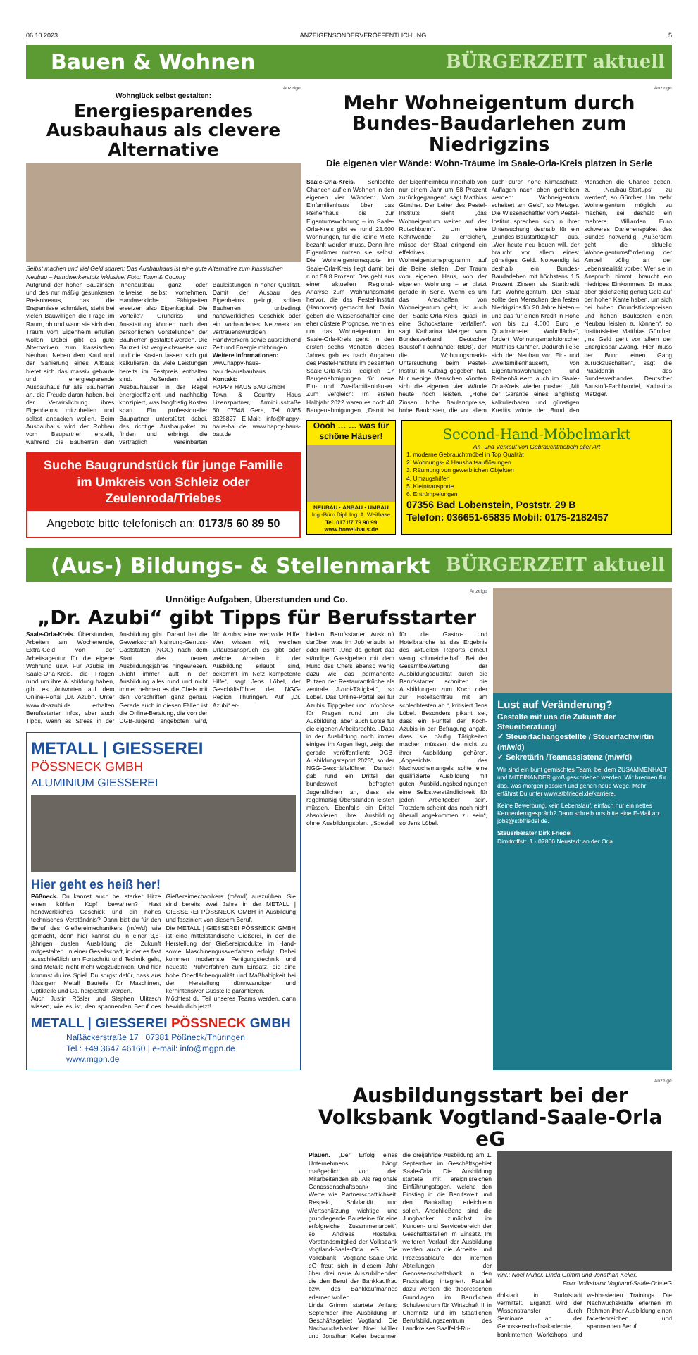06.10.2023 ANZEIGENSONDERVERÖFFENTLICHUNG 5
Bauen & Wohnen
BÜRGERZEIT aktuell
Anzeige
Wohnglück selbst gestalten:
Energiesparendes Ausbauhaus als clevere Alternative
Selbst machen und viel Geld sparen: Das Ausbauhaus ist eine gute Alternative zum klassischen Neubau – Handwerkerstolz inklusive! Foto: Town & Country
Aufgrund der hohen Bauzinsen und des nur mäßig gesunkenen Preisniveaus, das die Ersparnisse schmälert, steht bei vielen Bauwilligen die Frage im Raum, ob und wann sie sich den Traum vom Eigenheim erfüllen wollen. Dabei gibt es gute Alternativen zum klassischen Neubau. Neben dem Kauf und der Sanierung eines Altbaus bietet sich das massiv gebaute und energiesparende Ausbauhaus für alle Bauherren an, die Freude daran haben, bei der Verwirklichung ihres Eigenheims mitzuhelfen und selbst anpacken wollen. Beim Ausbauhaus wird der Rohbau vom Baupartner erstellt, während die Bauherren den Innenausbau ganz oder teilweise selbst vornehmen. Handwerkliche Fähigkeiten ersetzen also Eigenkapital. Die Vorteile? Grundriss und Ausstattung können nach den persönlichen Vorstellungen der Bauherren gestaltet werden. Die Bauzeit ist vergleichsweise kurz und die Kosten lassen sich gut kalkulieren, da viele Leistungen bereits im Festpreis enthalten sind. Außerdem sind Ausbauhäuser in der Regel energieeffizient und nachhaltig konzipiert, was langfristig Kosten spart. Ein professioneller Baupartner unterstützt dabei, das richtige Ausbaupaket zu finden und erbringt die vertraglich vereinbarten Bauleistungen in hoher Qualität. Damit der Ausbau des Eigenheims gelingt, sollten Bauherren unbedingt handwerkliches Geschick oder ein vorhandenes Netzwerk an vertrauenswürdigen Handwerkern sowie ausreichend Zeit und Energie mitbringen.
Weitere Informationen:
www.happy-haus-bau.de/ausbauhaus
Kontakt:
HAPPY HAUS BAU GmbH
Town & Country Haus Lizenzpartner, Arminiusstraße 60, 07548 Gera, Tel. 0365 8326827 E-Mail: info@happy-haus-bau.de, www.happy-haus-bau.de
Suche Baugrundstück für junge Familie
im Umkreis von Schleiz oder Zeulenroda/Triebes
Angebote bitte telefonisch an: 0173/5 60 89 50
Anzeige
Mehr Wohneigentum durch Bundes-Baudarlehen zum Niedrigzins
Die eigenen vier Wände: Wohn-Träume im Saale-Orla-Kreis platzen in Serie
Saale-Orla-Kreis. Schlechte Chancen auf ein Wohnen in den eigenen vier Wänden: Vom Einfamilienhaus über das Reihenhaus bis zur Eigentumswohnung – im Saale-Orla-Kreis gibt es rund 23.600 Wohnungen, für die keine Miete bezahlt werden muss. Denn ihre Eigentümer nutzen sie selbst. Die Wohneigentumsquote im Saale-Orla-Kreis liegt damit bei rund 59,8 Prozent. Das geht aus einer aktuellen Regional-Analyse zum Wohnungsmarkt hervor, die das Pestel-Institut (Hannover) gemacht hat. Darin geben die Wissenschaftler eine eher düstere Prognose, wenn es um das Wohneigentum im Saale-Orla-Kreis geht: In den ersten sechs Monaten dieses Jahres gab es nach Angaben des Pestel-Instituts im gesamten Saale-Orla-Kreis lediglich 17 Baugenehmigungen für neue Ein- und Zweifamilienhäuser. Zum Vergleich: Im ersten Halbjahr 2022 waren es noch 40 Baugenehmigungen. „Damit ist der Eigenheimbau innerhalb von nur einem Jahr um 58 Prozent zurückgegangen“, sagt Matthias Günther. Der Leiter des Pestel-Instituts sieht „das Wohneigentum weiter auf der Rutschbahn“. Um eine Kehrtwende zu erreichen, müsse der Staat dringend ein effektives Wohneigentumsprogramm auf die Beine stellen. „Der Traum vom eigenen Haus, von der eigenen Wohnung – er platzt gerade in Serie. Wenn es um das Anschaffen von Wohneigentum geht, ist auch der Saale-Orla-Kreis quasi in eine Schockstarre verfallen“, sagt Katharina Metzger vom Bundesverband Deutscher Baustoff-Fachhandel (BDB), der die Wohnungsmarkt-Untersuchung beim Pestel-Institut in Auftrag gegeben hat. Nur wenige Menschen könnten sich die eigenen vier Wände heute noch leisten. „Hohe Zinsen, hohe Baulandpreise, hohe Baukosten, die vor allem auch durch hohe Klimaschutz-Auflagen nach oben getrieben werden: Wohneigentum scheitert am Geld“, so Metzger. Die Wissenschaftler vom Pestel-Institut sprechen sich in ihrer Untersuchung deshalb für ein „Bundes-Baustartkapital“ aus. „Wer heute neu bauen will, der braucht vor allem eines: günstiges Geld. Notwendig ist deshalb ein Bundes-Baudarlehen mit höchstens 1,5 Prozent Zinsen als Startkredit fürs Wohneigentum. Der Staat sollte den Menschen den festen Niedrigzins für 20 Jahre bieten – und das für einen Kredit in Höhe von bis zu 4.000 Euro je Quadratmeter Wohnfläche“, fordert Wohnungsmarktforscher Matthias Günther. Dadurch ließe sich der Neubau von Ein- und Zweifamilienhäusern, von Eigentumswohnungen und Reihenhäusern auch im Saale-Orla-Kreis wieder pushen. „Mit der Garantie eines langfristig kalkulierbaren und günstigen Kredits würde der Bund den Menschen die Chance geben, zu ‚Neubau-Startups‘ zu werden“, so Günther. Um mehr Wohneigentum möglich zu machen, sei deshalb ein mehrere Milliarden Euro schweres Darlehenspaket des Bundes notwendig. „Außerdem geht die aktuelle Wohneigentumsförderung der Ampel völlig an der Lebensrealität vorbei: Wer sie in Anspruch nimmt, braucht ein niedriges Einkommen. Er muss aber gleichzeitig genug Geld auf der hohen Kante haben, um sich bei hohen Grundstückspreisen und hohen Baukosten einen Neubau leisten zu können“, so Institutsleiter Matthias Günther. „Ins Geld geht vor allem der Energiespar-Zwang. Hier muss der Bund einen Gang zurückzuschalten“, sagt die Präsidentin des Bundesverbandes Deutscher Baustoff-Fachhandel, Katharina Metzger.
Oooh … … was für schöne Häuser!
NEUBAU · ANBAU · UMBAU
Ing.-Büro Dipl. Ing. A. Weithase
Tel. 0171/7 79 90 99
www.howei-haus.de
Second-Hand-Möbelmarkt
An- und Verkauf von Gebrauchtmöbeln aller Art
1. moderne Gebrauchtmöbel in Top Qualität
2. Wohnungs- & Haushaltsauflösungen
3. Räumung von gewerblichen Objekten
4. Umzugshilfen
5. Kleintransporte
6. Entrümpelungen
07356 Bad Lobenstein, Poststr. 29 B
Telefon: 036651-65835 Mobil: 0175-2182457
(Aus-) Bildungs- & Stellenmarkt
BÜRGERZEIT aktuell
Anzeige
Unnötige Aufgaben, Überstunden und Co.
„Dr. Azubi“ gibt Tipps für Berufsstarter
Saale-Orla-Kreis. Überstunden, Arbeiten am Wochenende, Extra-Geld von der Arbeitsagentur für die eigene Wohnung usw. Für Azubis im Saale-Orla-Kreis, die Fragen rund um ihre Ausbildung haben, gibt es Antworten auf dem Online-Portal „Dr. Azubi“. Unter www.dr-azubi.de erhalten Berufsstarter Infos, aber auch Tipps, wenn es Stress in der Ausbildung gibt. Darauf hat die Gewerkschaft Nahrung-Genuss-Gaststätten (NGG) nach dem Start des neuen Ausbildungsjahres hingewiesen. „Nicht immer läuft in der Ausbildung alles rund und nicht immer nehmen es die Chefs mit den Vorschriften ganz genau. Gerade auch in diesen Fällen ist die Online-Beratung, die von der DGB-Jugend angeboten wird, für Azubis eine wertvolle Hilfe. Wer wissen will, welchen Urlaubsanspruch es gibt oder welche Arbeiten in der Ausbildung erlaubt sind, bekommt im Netz kompetente Hilfe“, sagt Jens Löbel, der Geschäftsführer der NGG-Region Thüringen. Auf „Dr. Azubi“ er-
METALL | GIESSEREI
PÖSSNECK GMBH
ALUMINIUM GIESSEREI
Hier geht es heiß her!
Pößneck. Du kannst auch bei starker Hitze einen kühlen Kopf bewahren? Hast handwerkliches Geschick und ein hohes technisches Verständnis? Dann bist du für den Beruf des Gießereimechanikers (m/w/d) wie gemacht, denn hier kannst du in einer 3,5-jährigen dualen Ausbildung die Zukunft mitgestalten. In einer Gesellschaft, in der es fast ausschließlich um Fortschritt und Technik geht, sind Metalle nicht mehr wegzudenken. Und hier kommst du ins Spiel. Du sorgst dafür, dass aus flüssigem Metall Bauteile für Maschinen, Optikteile und Co. hergestellt werden.
Auch Justin Rösler und Stephen Ulitzsch wissen, wie es ist, den spannenden Beruf des Gießereimechanikers (m/w/d) auszuüben. Sie sind bereits zwei Jahre in der METALL | GIESSEREI PÖSSNECK GMBH in Ausbildung und fasziniert von diesem Beruf.
Die METALL | GIESSEREI PÖSSNECK GMBH ist eine mittelständische Gießerei, in der die Herstellung der Gießereiprodukte im Hand- sowie Maschinengussverfahren erfolgt. Dabei kommen modernste Fertigungstechnik und neueste Prüfverfahren zum Einsatz, die eine hohe Oberflächenqualität und Maßhaltigkeit bei der Herstellung dünnwandiger und kernintensiver Gussteile garantieren.
Möchtest du Teil unseres Teams werden, dann bewirb dich jetzt!
METALL | GIESSEREI PÖSSNECK GMBH
Naßäckerstraße 17 | 07381 Pößneck/Thüringen
Tel.: +49 3647 46160 | e-mail: info@mgpn.de
www.mgpn.de
hielten Berufsstarter Auskunft darüber, was im Job erlaubt ist oder nicht. „Und da gehört das ständige Gassigehen mit dem Hund des Chefs ebenso wenig dazu wie das permanente Putzen der Restaurantküche als zentrale Azubi-Tätigkeit“, so Löbel. Das Online-Portal sei für Azubis Tippgeber und Infobörse für Fragen rund um die Ausbildung, aber auch Lotse für die eigenen Arbeitsrechte. „Dass in der Ausbildung noch immer einiges im Argen liegt, zeigt der gerade veröffentlichte DGB-Ausbildungsreport 2023“, so der NGG-Geschäftsführer. Danach gab rund ein Drittel der bundesweit befragten Jugendlichen an, dass sie regelmäßig Überstunden leisten müssen. Ebenfalls ein Drittel absolvieren ihre Ausbildung ohne Ausbildungsplan. „Speziell für die Gastro- und Hotelbranche ist das Ergebnis des aktuellen Reports erneut wenig schmeichelhaft: Bei der Gesamtbewertung der Ausbildungsqualität durch die Berufsstarter schnitten die Ausbildungen zum Koch oder zur Hotelfachfrau mit am schlechtesten ab.“, kritisiert Jens Löbel. Besonders pikant sei, dass ein Fünftel der Koch-Azubis in der Befragung angab, dass sie häufig Tätigkeiten machen müssen, die nicht zu ihrer Ausbildung gehören. „Angesichts des Nachwuchsmangels sollte eine qualifizierte Ausbildung mit guten Ausbildungsbedingungen eine Selbstverständlichkeit für jeden Arbeitgeber sein. Trotzdem scheint das noch nicht überall angekommen zu sein“, so Jens Löbel.
Lust auf Veränderung?
Gestalte mit uns die Zukunft der Steuerberatung!
✓ Steuerfachangestellte / Steuerfachwirtin (m/w/d)
✓ Sekretärin /Teamassistenz (m/w/d)
Wir sind ein bunt gemischtes Team, bei dem ZUSAMMENHALT und MITEINANDER groß geschrieben werden. Wir brennen für das, was morgen passiert und gehen neue Wege. Mehr erfährst Du unter www.stbfriedel.de/karriere.
Keine Bewerbung, kein Lebenslauf, einfach nur ein nettes Kennenlerngespräch? Dann schreib uns bitte eine E-Mail an: jobs@stbfriedel.de.
Steuerberater Dirk Friedel
Dimitroffstr. 1 · 07806 Neustadt an der Orla
Anzeige
Ausbildungsstart bei der Volksbank Vogtland-Saale-Orla eG
Plauen. „Der Erfolg eines Unternehmens hängt maßgeblich von den Mitarbeitenden ab. Als regionale Genossenschaftsbank sind Werte wie Partnerschaftlichkeit, Respekt, Solidarität und Wertschätzung wichtige und grundlegende Bausteine für eine erfolgreiche Zusammenarbeit“, so Andreas Hostalka, Vorstandsmitglied der Volksbank Vogtland-Saale-Orla eG. Die Volksbank Vogtland-Saale-Orla eG freut sich in diesem Jahr über drei neue Auszubildenden die den Beruf der Bankkauffrau bzw. des Bankkaufmannes erlernen wollen.
Linda Grimm startete Anfang September ihre Ausbildung im Geschäftsgebiet Vogtland. Die Nachwuchsbanker Noel Müller und Jonathan Keller begannen die dreijährige Ausbildung am 1. September im Geschäftsgebiet Saale-Orla. Die Ausbildung startete mit ereignisreichen Einführungstagen, welche den Einstieg in die Berufswelt und den Bankalltag erleichtern sollen. Anschließend sind die Jungbanker zunächst im Kunden- und Servicebereich der Geschäftsstellen im Einsatz. Im weiteren Verlauf der Ausbildung werden auch die Arbeits- und Prozessabläufe der internen Abteilungen der Genossenschaftsbank in den Praxisalltag integriert. Parallel dazu werden die theoretischen Grundlagen im Beruflichen Schulzentrum für Wirtschaft II in Chemnitz und im Staatlichen Berufsbildungszentrum des Landkreises Saalfeld-Ru-
vlnr.: Noel Müller, Linda Grimm und Jonathan Keller.
Foto: Volksbank Vogtland-Saale-Orla eG
dolstadt in Rudolstadt vermittelt. Ergänzt wird der Wissenstransfer durch Seminare an der Genossenschaftsakademie, bankinternen Workshops und webbasierten Trainings. Die Nachwuchskräfte erlernen im Rahmen ihrer Ausbildung einen facettenreichen und spannenden Beruf.